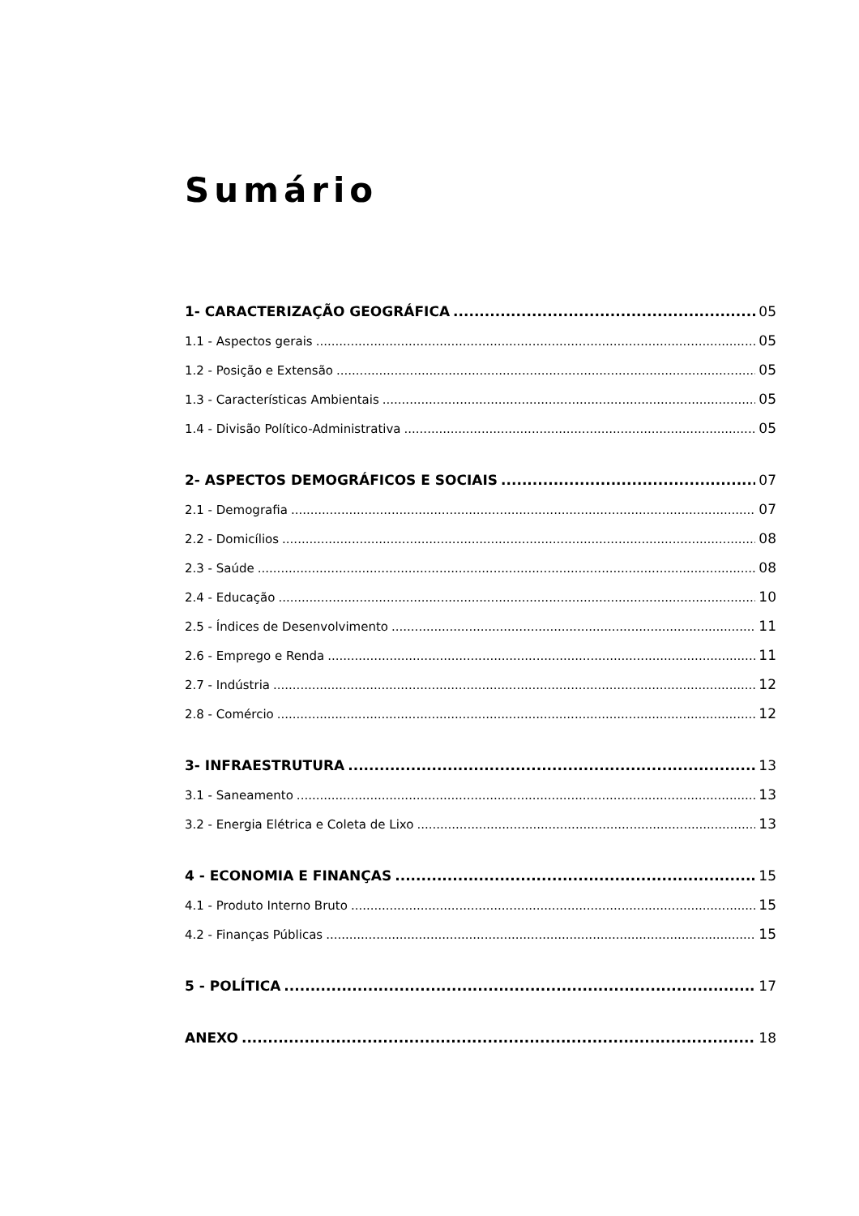Sumário
1- CARACTERIZAÇÃO GEOGRÁFICA 05
1.1 - Aspectos gerais 05
1.2 - Posição e Extensão 05
1.3 - Características Ambientais 05
1.4 - Divisão Político-Administrativa 05
2- ASPECTOS DEMOGRÁFICOS E SOCIAIS 07
2.1 - Demografia 07
2.2 - Domicílios 08
2.3 - Saúde 08
2.4 - Educação 10
2.5 - Índices de Desenvolvimento 11
2.6 - Emprego e Renda 11
2.7 - Indústria 12
2.8 - Comércio 12
3- INFRAESTRUTURA 13
3.1 - Saneamento 13
3.2 - Energia Elétrica e Coleta de Lixo 13
4 - ECONOMIA E FINANÇAS 15
4.1 - Produto Interno Bruto 15
4.2 - Finanças Públicas 15
5 - POLÍTICA 17
ANEXO 18